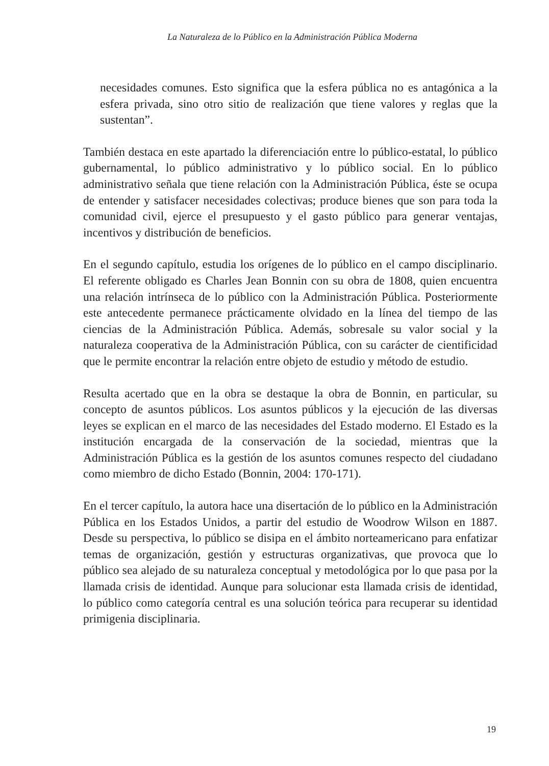La Naturaleza de lo Público en la Administración Pública Moderna
necesidades comunes. Esto significa que la esfera pública no es antagónica a la esfera privada, sino otro sitio de realización que tiene valores y reglas que la sustentan”.
También destaca en este apartado la diferenciación entre lo público-estatal, lo público gubernamental, lo público administrativo y lo público social. En lo público administrativo señala que tiene relación con la Administración Pública, éste se ocupa de entender y satisfacer necesidades colectivas; produce bienes que son para toda la comunidad civil, ejerce el presupuesto y el gasto público para generar ventajas, incentivos y distribución de beneficios.
En el segundo capítulo, estudia los orígenes de lo público en el campo disciplinario. El referente obligado es Charles Jean Bonnin con su obra de 1808, quien encuentra una relación intrínseca de lo público con la Administración Pública. Posteriormente este antecedente permanece prácticamente olvidado en la línea del tiempo de las ciencias de la Administración Pública. Además, sobresale su valor social y la naturaleza cooperativa de la Administración Pública, con su carácter de cientificidad que le permite encontrar la relación entre objeto de estudio y método de estudio.
Resulta acertado que en la obra se destaque la obra de Bonnin, en particular, su concepto de asuntos públicos. Los asuntos públicos y la ejecución de las diversas leyes se explican en el marco de las necesidades del Estado moderno. El Estado es la institución encargada de la conservación de la sociedad, mientras que la Administración Pública es la gestión de los asuntos comunes respecto del ciudadano como miembro de dicho Estado (Bonnin, 2004: 170-171).
En el tercer capítulo, la autora hace una disertación de lo público en la Administración Pública en los Estados Unidos, a partir del estudio de Woodrow Wilson en 1887. Desde su perspectiva, lo público se disipa en el ámbito norteamericano para enfatizar temas de organización, gestión y estructuras organizativas, que provoca que lo público sea alejado de su naturaleza conceptual y metodológica por lo que pasa por la llamada crisis de identidad. Aunque para solucionar esta llamada crisis de identidad, lo público como categoría central es una solución teórica para recuperar su identidad primigenia disciplinaria.
19